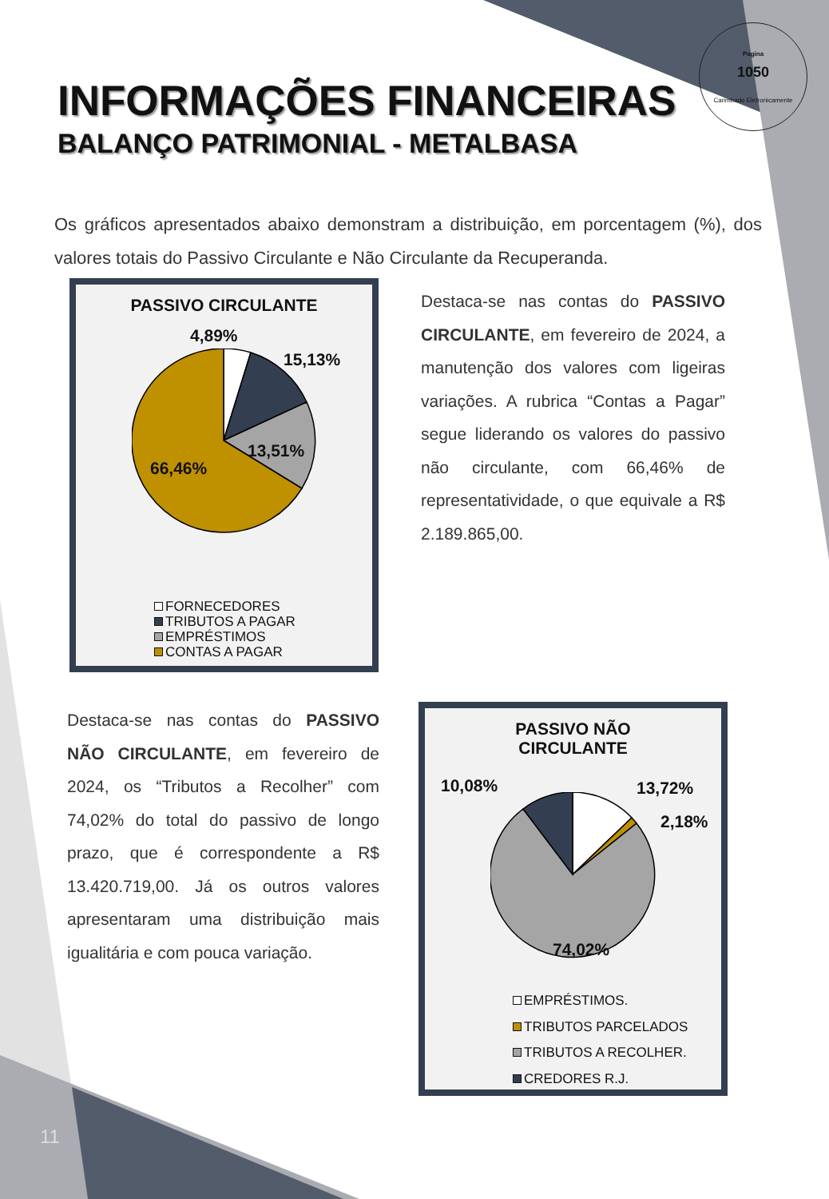Pagina
1050
Carimbado Eletronicamente
INFORMAÇÕES FINANCEIRAS
BALANÇO PATRIMONIAL - METALBASA
Os gráficos apresentados abaixo demonstram a distribuição, em porcentagem (%), dos valores totais do Passivo Circulante e Não Circulante da Recuperanda.
PASSIVO CIRCULANTE
4,89%
15,13%
13,51%
66,46%
FORNECEDORES
TRIBUTOS A PAGAR
EMPRÉSTIMOS
CONTAS A PAGAR
Destaca-se nas contas do PASSIVO CIRCULANTE, em fevereiro de 2024, a manutenção dos valores com ligeiras variações. A rubrica “Contas a Pagar” segue liderando os valores do passivo não circulante, com 66,46% de representatividade, o que equivale a R$ 2.189.865,00.
Destaca-se nas contas do PASSIVO NÃO CIRCULANTE, em fevereiro de 2024, os “Tributos a Recolher” com 74,02% do total do passivo de longo prazo, que é correspondente a R$ 13.420.719,00. Já os outros valores apresentaram uma distribuição mais igualitária e com pouca variação.
PASSIVO NÃO
CIRCULANTE
10,08% 13,72%
2,18%
74,02%
EMPRÉSTIMOS.
TRIBUTOS PARCELADOS
TRIBUTOS A RECOLHER.
CREDORES R.J.
11